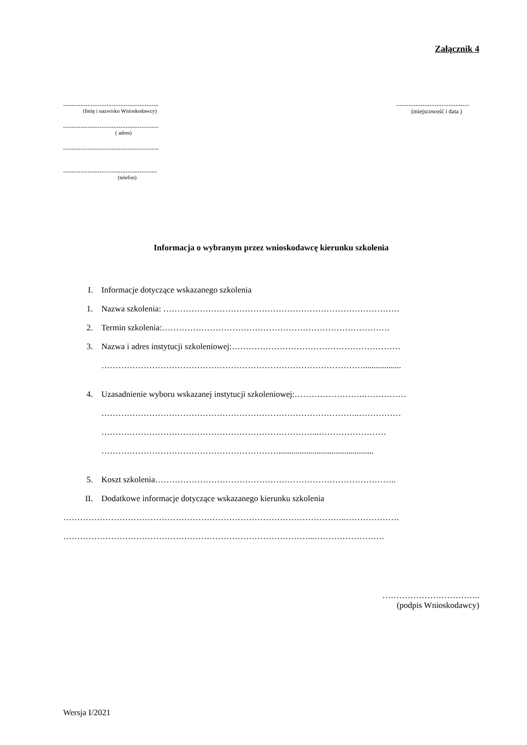Załącznik 4
.......................................................
(Imię i nazwisko Wnioskodawcy)
.......................................................
( adres)
.......................................................
......................................................
(telefon)
..........................................
(miejscowość i data )
Informacja o wybranym przez wnioskodawcę kierunku szkolenia
I. Informacje dotyczące wskazanego szkolenia
1. Nazwa szkolenia: …………………………………………………………………………
2. Termin szkolenia:………………………………………………………………………
3. Nazwa i adres instytucji szkoleniowej:……………………………………………………
…………………………………………………………………………………..................
4. Uzasadnienie wyboru wskazanej instytucji szkoleniowej:…………………….……………
………………………………………………………………………………..……………
…………………………………………………………………...……………………
……………………………………………………….............................................
5. Koszt szkolenia…………………………………………………………………………..
II. Dodatkowe informacje dotyczące wskazanego kierunku szkolenia
………………………………………………………………………………………..……………….
……………………………………………………………………………...…………………….
……………………………..
(podpis Wnioskodawcy)
Wersja I/2021